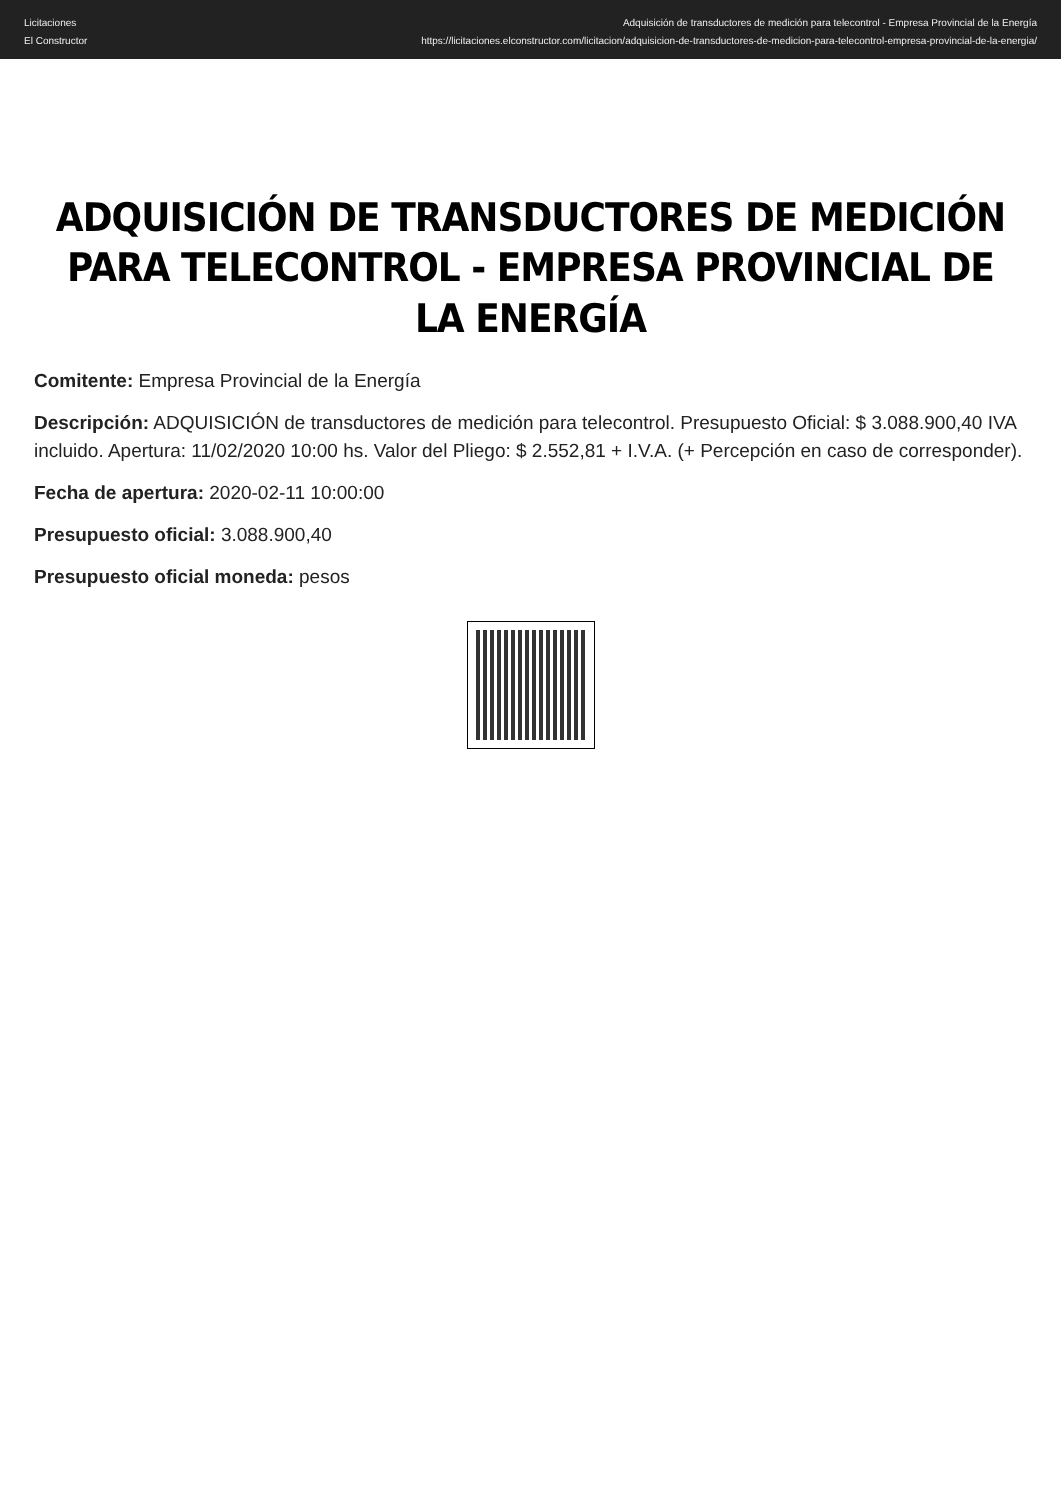Licitaciones
El Constructor
Adquisición de transductores de medición para telecontrol - Empresa Provincial de la Energía
https://licitaciones.elconstructor.com/licitacion/adquisicion-de-transductores-de-medicion-para-telecontrol-empresa-provincial-de-la-energia/
ADQUISICIÓN DE TRANSDUCTORES DE MEDICIÓN PARA TELECONTROL - EMPRESA PROVINCIAL DE LA ENERGÍA
Comitente: Empresa Provincial de la Energía
Descripción: ADQUISICIÓN de transductores de medición para telecontrol. Presupuesto Oficial: $ 3.088.900,40 IVA incluido. Apertura: 11/02/2020 10:00 hs. Valor del Pliego: $ 2.552,81 + I.V.A. (+ Percepción en caso de corresponder).
Fecha de apertura: 2020-02-11 10:00:00
Presupuesto oficial: 3.088.900,40
Presupuesto oficial moneda: pesos